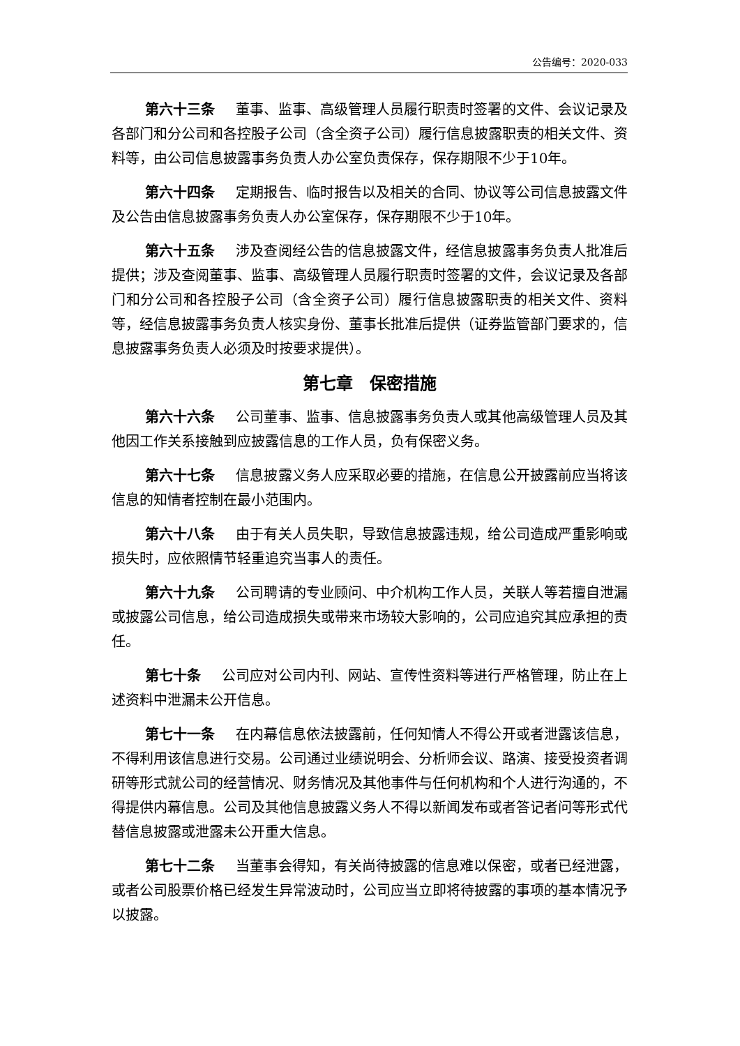公告编号：2020-033
第六十三条 董事、监事、高级管理人员履行职责时签署的文件、会议记录及各部门和分公司和各控股子公司（含全资子公司）履行信息披露职责的相关文件、资料等，由公司信息披露事务负责人办公室负责保存，保存期限不少于10年。
第六十四条 定期报告、临时报告以及相关的合同、协议等公司信息披露文件及公告由信息披露事务负责人办公室保存，保存期限不少于10年。
第六十五条 涉及查阅经公告的信息披露文件，经信息披露事务负责人批准后提供；涉及查阅董事、监事、高级管理人员履行职责时签署的文件，会议记录及各部门和分公司和各控股子公司（含全资子公司）履行信息披露职责的相关文件、资料等，经信息披露事务负责人核实身份、董事长批准后提供（证券监管部门要求的，信息披露事务负责人必须及时按要求提供）。
第七章　保密措施
第六十六条 公司董事、监事、信息披露事务负责人或其他高级管理人员及其他因工作关系接触到应披露信息的工作人员，负有保密义务。
第六十七条 信息披露义务人应采取必要的措施，在信息公开披露前应当将该信息的知情者控制在最小范围内。
第六十八条 由于有关人员失职，导致信息披露违规，给公司造成严重影响或损失时，应依照情节轻重追究当事人的责任。
第六十九条 公司聘请的专业顾问、中介机构工作人员，关联人等若擅自泄漏或披露公司信息，给公司造成损失或带来市场较大影响的，公司应追究其应承担的责任。
第七十条 公司应对公司内刊、网站、宣传性资料等进行严格管理，防止在上述资料中泄漏未公开信息。
第七十一条 在内幕信息依法披露前，任何知情人不得公开或者泄露该信息，不得利用该信息进行交易。公司通过业绩说明会、分析师会议、路演、接受投资者调研等形式就公司的经营情况、财务情况及其他事件与任何机构和个人进行沟通的，不得提供内幕信息。公司及其他信息披露义务人不得以新闻发布或者答记者问等形式代替信息披露或泄露未公开重大信息。
第七十二条 当董事会得知，有关尚待披露的信息难以保密，或者已经泄露，或者公司股票价格已经发生异常波动时，公司应当立即将待披露的事项的基本情况予以披露。